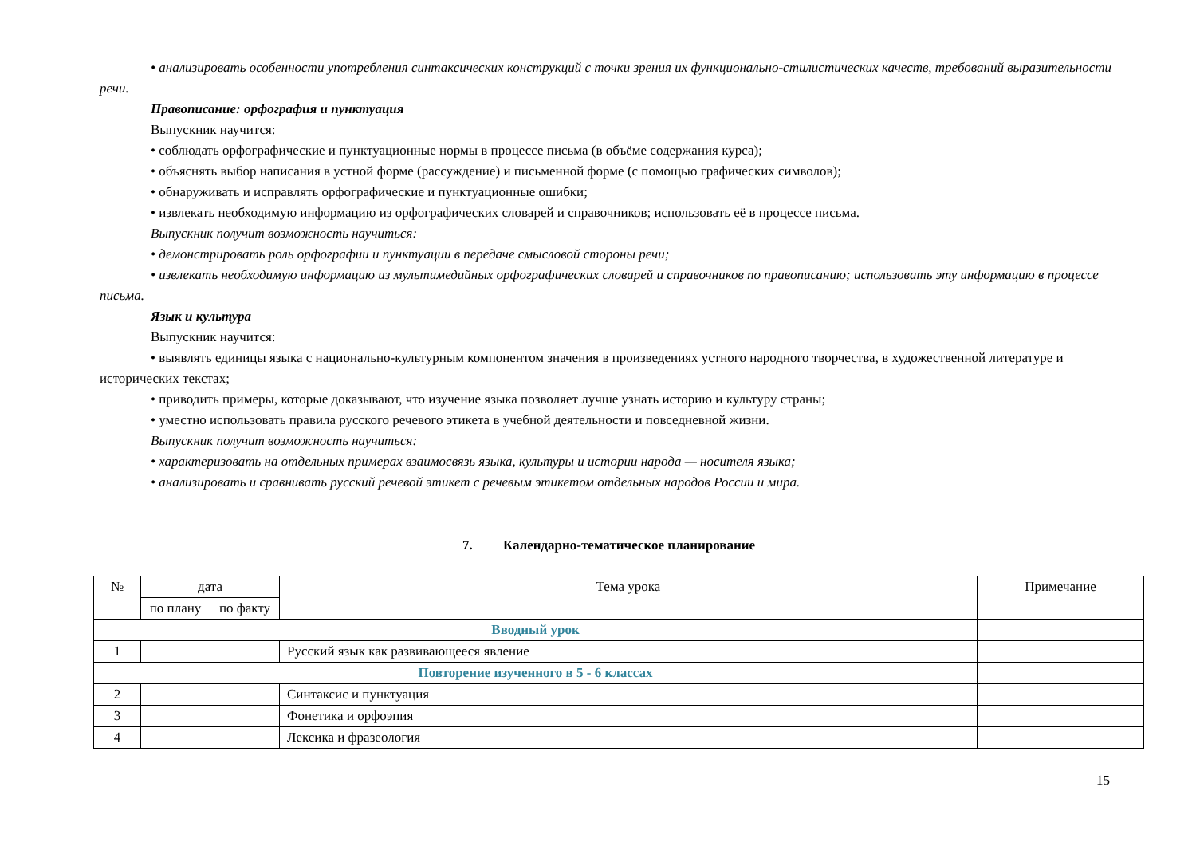• анализировать особенности употребления синтаксических конструкций с точки зрения их функционально-стилистических качеств, требований выразительности речи.
Правописание: орфография и пунктуация
Выпускник научится:
• соблюдать орфографические и пунктуационные нормы в процессе письма (в объёме содержания курса);
• объяснять выбор написания в устной форме (рассуждение) и письменной форме (с помощью графических символов);
• обнаруживать и исправлять орфографические и пунктуационные ошибки;
• извлекать необходимую информацию из орфографических словарей и справочников; использовать её в процессе письма.
Выпускник получит возможность научиться:
• демонстрировать роль орфографии и пунктуации в передаче смысловой стороны речи;
• извлекать необходимую информацию из мультимедийных орфографических словарей и справочников по правописанию; использовать эту информацию в процессе письма.
Язык и культура
Выпускник научится:
• выявлять единицы языка с национально-культурным компонентом значения в произведениях устного народного творчества, в художественной литературе и исторических текстах;
• приводить примеры, которые доказывают, что изучение языка позволяет лучше узнать историю и культуру страны;
• уместно использовать правила русского речевого этикета в учебной деятельности и повседневной жизни.
Выпускник получит возможность научиться:
• характеризовать на отдельных примерах взаимосвязь языка, культуры и истории народа — носителя языка;
• анализировать и сравнивать русский речевой этикет с речевым этикетом отдельных народов России и мира.
7. Календарно-тематическое планирование
| № | дата | | Тема урока | Примечание |
| --- | --- | --- | --- | --- |
| | по плану | по факту | | |
| Вводный урок | | | | |
| 1 | | | Русский язык как развивающееся явление | |
| Повторение изученного в 5 - 6 классах | | | | |
| 2 | | | Синтаксис и пунктуация | |
| 3 | | | Фонетика и орфоэпия | |
| 4 | | | Лексика и фразеология | |
15